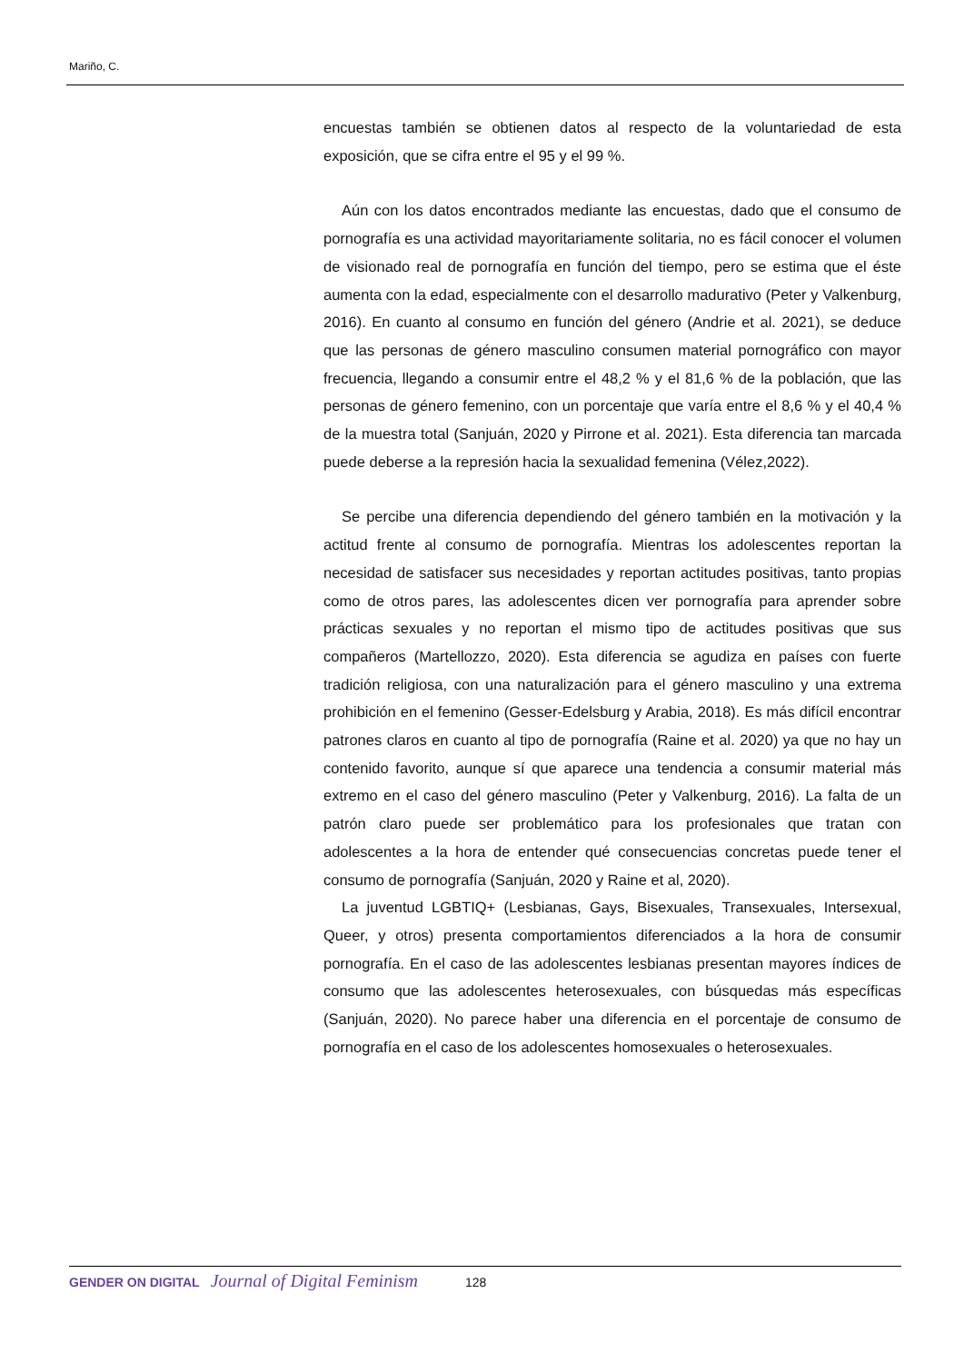Mariño, C.
encuestas también se obtienen datos al respecto de la voluntariedad de esta exposición, que se cifra entre el 95 y el 99 %.
Aún con los datos encontrados mediante las encuestas, dado que el consumo de pornografía es una actividad mayoritariamente solitaria, no es fácil conocer el volumen de visionado real de pornografía en función del tiempo, pero se estima que el éste aumenta con la edad, especialmente con el desarrollo madurativo (Peter y Valkenburg, 2016). En cuanto al consumo en función del género (Andrie et al. 2021), se deduce que las personas de género masculino consumen material pornográfico con mayor frecuencia, llegando a consumir entre el 48,2 % y el 81,6 % de la población, que las personas de género femenino, con un porcentaje que varía entre el 8,6 % y el 40,4 % de la muestra total (Sanjuán, 2020 y Pirrone et al. 2021). Esta diferencia tan marcada puede deberse a la represión hacia la sexualidad femenina (Vélez,2022).
Se percibe una diferencia dependiendo del género también en la motivación y la actitud frente al consumo de pornografía. Mientras los adolescentes reportan la necesidad de satisfacer sus necesidades y reportan actitudes positivas, tanto propias como de otros pares, las adolescentes dicen ver pornografía para aprender sobre prácticas sexuales y no reportan el mismo tipo de actitudes positivas que sus compañeros (Martellozzo, 2020). Esta diferencia se agudiza en países con fuerte tradición religiosa, con una naturalización para el género masculino y una extrema prohibición en el femenino (Gesser-Edelsburg y Arabia, 2018). Es más difícil encontrar patrones claros en cuanto al tipo de pornografía (Raine et al. 2020) ya que no hay un contenido favorito, aunque sí que aparece una tendencia a consumir material más extremo en el caso del género masculino (Peter y Valkenburg, 2016). La falta de un patrón claro puede ser problemático para los profesionales que tratan con adolescentes a la hora de entender qué consecuencias concretas puede tener el consumo de pornografía (Sanjuán, 2020 y Raine et al, 2020).
La juventud LGBTIQ+ (Lesbianas, Gays, Bisexuales, Transexuales, Intersexual, Queer, y otros) presenta comportamientos diferenciados a la hora de consumir pornografía. En el caso de las adolescentes lesbianas presentan mayores índices de consumo que las adolescentes heterosexuales, con búsquedas más específicas (Sanjuán, 2020). No parece haber una diferencia en el porcentaje de consumo de pornografía en el caso de los adolescentes homosexuales o heterosexuales.
GENDER ON DIGITAL Journal of Digital Feminism 128